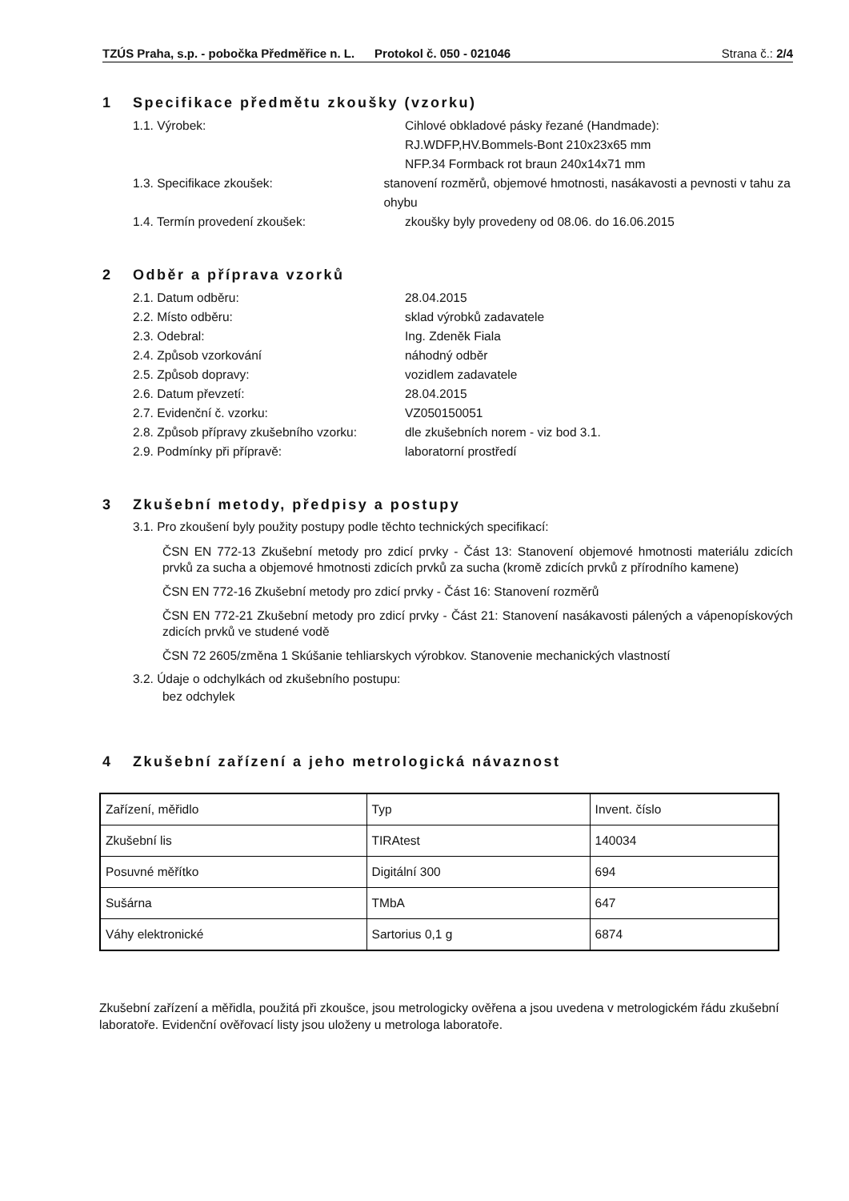TZÚS Praha, s.p. - pobočka Předměřice n. L. Protokol č. 050 - 021046
Strana č.: 2/4
1 Specifikace předmětu zkoušky (vzorku)
1.1. Výrobek: Cihlové obkladové pásky řezané (Handmade):
RJ.WDFP,HV.Bommels-Bont 210x23x65 mm
NFP.34 Formback rot braun 240x14x71 mm
1.3. Specifikace zkoušek: stanovení rozměrů, objemové hmotnosti, nasákavosti a pevnosti v tahu za ohybu
1.4. Termín provedení zkoušek: zkoušky byly provedeny od 08.06. do 16.06.2015
2 Odběr a příprava vzorků
2.1. Datum odběru: 28.04.2015
2.2. Místo odběru: sklad výrobků zadavatele
2.3. Odebral: Ing. Zdeněk Fiala
2.4. Způsob vzorkování náhodný odběr
2.5. Způsob dopravy: vozidlem zadavatele
2.6. Datum převzetí: 28.04.2015
2.7. Evidenční č. vzorku: VZ050150051
2.8. Způsob přípravy zkušebního vzorku:
dle zkušebních norem - viz bod 3.1.
2.9. Podmínky při přípravě: laboratorní prostředí
3 Zkušební metody, předpisy a postupy
3.1. Pro zkoušení byly použity postupy podle těchto technických specifikací:
ČSN EN 772-13 Zkušební metody pro zdicí prvky - Část 13: Stanovení objemové hmotnosti materiálu zdicích prvků za sucha a objemové hmotnosti zdicích prvků za sucha (kromě zdicích prvků z přírodního kamene)
ČSN EN 772-16 Zkušební metody pro zdicí prvky - Část 16: Stanovení rozměrů
ČSN EN 772-21 Zkušební metody pro zdicí prvky - Část 21: Stanovení nasákavosti pálených a vápenopískových zdicích prvků ve studené vodě
ČSN 72 2605/změna 1 Skúšanie tehliarskych výrobkov. Stanovenie mechanických vlastností
3.2. Údaje o odchylkách od zkušebního postupu:
bez odchylek
4 Zkušební zařízení a jeho metrologická návaznost
| Zařízení, měřidlo | Typ | Invent. číslo |
| Zkušební lis | TIRAtest | 140034 |
| Posuvné měřítko | Digitální 300 | 694 |
| Sušárna | TMbA | 647 |
| Váhy elektronické | Sartorius 0,1 g | 6874 |
Zkušební zařízení a měřidla, použitá při zkoušce, jsou metrologicky ověřena a jsou uvedena v metrologickém řádu zkušební laboratoře. Evidenční ověřovací listy jsou uloženy u metrologa laboratoře.